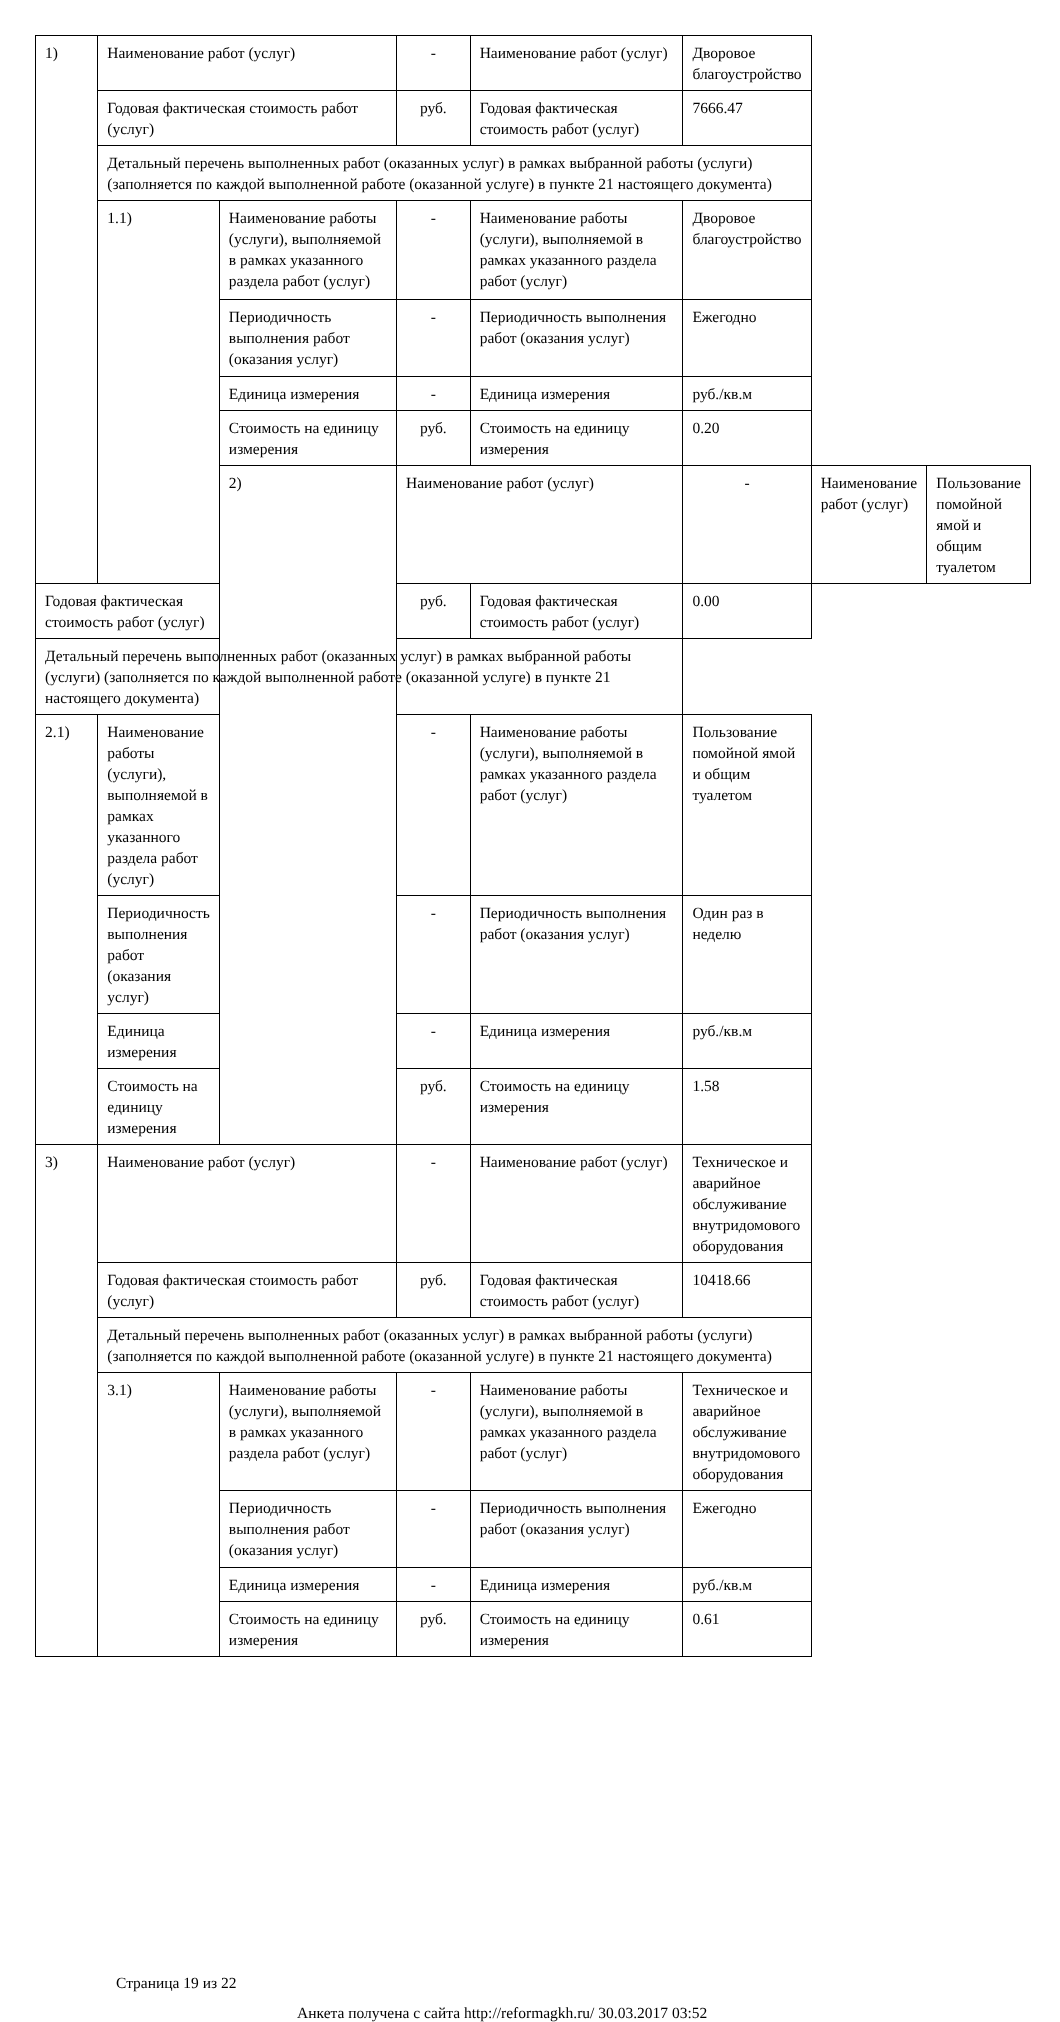| 1) | Наименование работ (услуг) | | - | Наименование работ (услуг) | Дворовое благоустройство | | |
| | Годовая фактическая стоимость работ (услуг) | | руб. | Годовая фактическая стоимость работ (услуг) | 7666.47 | | |
| | Детальный перечень выполненных работ (оказанных услуг) в рамках выбранной работы (услуги) (заполняется по каждой выполненной работе (оказанной услуге) в пункте 21 настоящего документа) | | | | | | |
| | 1.1) | Наименование работы (услуги), выполняемой в рамках указанного раздела работ (услуг) | - | Наименование работы (услуги), выполняемой в рамках указанного раздела работ (услуг) | Дворовое благоустройство | | |
| | | Периодичность выполнения работ (оказания услуг) | - | Периодичность выполнения работ (оказания услуг) | Ежегодно | | |
| | | Единица измерения | - | Единица измерения | руб./кв.м | | |
| | | Стоимость на единицу измерения | руб. | Стоимость на единицу измерения | 0.20 | | |
| | | 2) | Наименование работ (услуг) | | - | Наименование работ (услуг) | Пользование помойной ямой и общим туалетом |
| Годовая фактическая стоимость работ (услуг) | | | руб. | Годовая фактическая стоимость работ (услуг) | 0.00 | | |
| Детальный перечень выполненных работ (оказанных услуг) в рамках выбранной работы (услуги) (заполняется по каждой выполненной работе (оказанной услуге) в пункте 21 настоящего документа) | | | | | | | |
| 2.1) | Наименование работы (услуги), выполняемой в рамках указанного раздела работ (услуг) | | - | Наименование работы (услуги), выполняемой в рамках указанного раздела работ (услуг) | Пользование помойной ямой и общим туалетом | | |
| | Периодичность выполнения работ (оказания услуг) | | - | Периодичность выполнения работ (оказания услуг) | Один раз в неделю | | |
| | Единица измерения | | - | Единица измерения | руб./кв.м | | |
| | Стоимость на единицу измерения | | руб. | Стоимость на единицу измерения | 1.58 | | |
| 3) | Наименование работ (услуг) | | - | Наименование работ (услуг) | Техническое и аварийное обслуживание внутридомового оборудования | | |
| | Годовая фактическая стоимость работ (услуг) | | руб. | Годовая фактическая стоимость работ (услуг) | 10418.66 | | |
| | Детальный перечень выполненных работ (оказанных услуг) в рамках выбранной работы (услуги) (заполняется по каждой выполненной работе (оказанной услуге) в пункте 21 настоящего документа) | | | | | | |
| | 3.1) | Наименование работы (услуги), выполняемой в рамках указанного раздела работ (услуг) | - | Наименование работы (услуги), выполняемой в рамках указанного раздела работ (услуг) | Техническое и аварийное обслуживание внутридомового оборудования | | |
| | | Периодичность выполнения работ (оказания услуг) | - | Периодичность выполнения работ (оказания услуг) | Ежегодно | | |
| | | Единица измерения | - | Единица измерения | руб./кв.м | | |
| | | Стоимость на единицу измерения | руб. | Стоимость на единицу измерения | 0.61 | | |
Страница 19 из 22
Анкета получена с сайта http://reformagkh.ru/ 30.03.2017 03:52